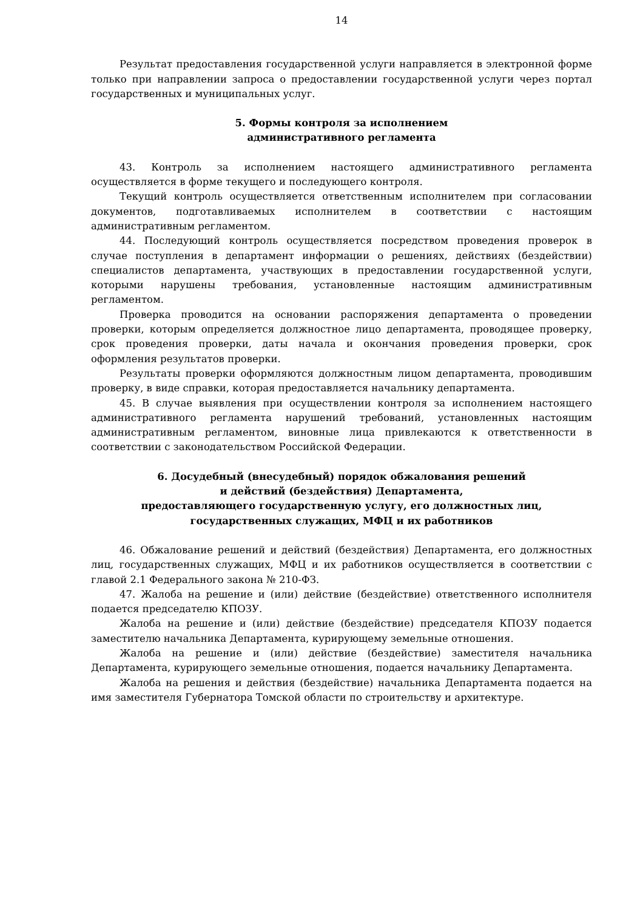14
Результат предоставления государственной услуги направляется в электронной форме только при направлении запроса о предоставлении государственной услуги через портал государственных и муниципальных услуг.
5. Формы контроля за исполнением
административного регламента
43. Контроль за исполнением настоящего административного регламента осуществляется в форме текущего и последующего контроля.
Текущий контроль осуществляется ответственным исполнителем при согласовании документов, подготавливаемых исполнителем в соответствии с настоящим административным регламентом.
44. Последующий контроль осуществляется посредством проведения проверок в случае поступления в департамент информации о решениях, действиях (бездействии) специалистов департамента, участвующих в предоставлении государственной услуги, которыми нарушены требования, установленные настоящим административным регламентом.
Проверка проводится на основании распоряжения департамента о проведении проверки, которым определяется должностное лицо департамента, проводящее проверку, срок проведения проверки, даты начала и окончания проведения проверки, срок оформления результатов проверки.
Результаты проверки оформляются должностным лицом департамента, проводившим проверку, в виде справки, которая предоставляется начальнику департамента.
45. В случае выявления при осуществлении контроля за исполнением настоящего административного регламента нарушений требований, установленных настоящим административным регламентом, виновные лица привлекаются к ответственности в соответствии с законодательством Российской Федерации.
6. Досудебный (внесудебный) порядок обжалования решений
и действий (бездействия) Департамента,
предоставляющего государственную услугу, его должностных лиц,
государственных служащих, МФЦ и их работников
46. Обжалование решений и действий (бездействия) Департамента, его должностных лиц, государственных служащих, МФЦ и их работников осуществляется в соответствии с главой 2.1 Федерального закона № 210-ФЗ.
47. Жалоба на решение и (или) действие (бездействие) ответственного исполнителя подается председателю КПОЗУ.
Жалоба на решение и (или) действие (бездействие) председателя КПОЗУ подается заместителю начальника Департамента, курирующему земельные отношения.
Жалоба на решение и (или) действие (бездействие) заместителя начальника Департамента, курирующего земельные отношения, подается начальнику Департамента.
Жалоба на решения и действия (бездействие) начальника Департамента подается на имя заместителя Губернатора Томской области по строительству и архитектуре.